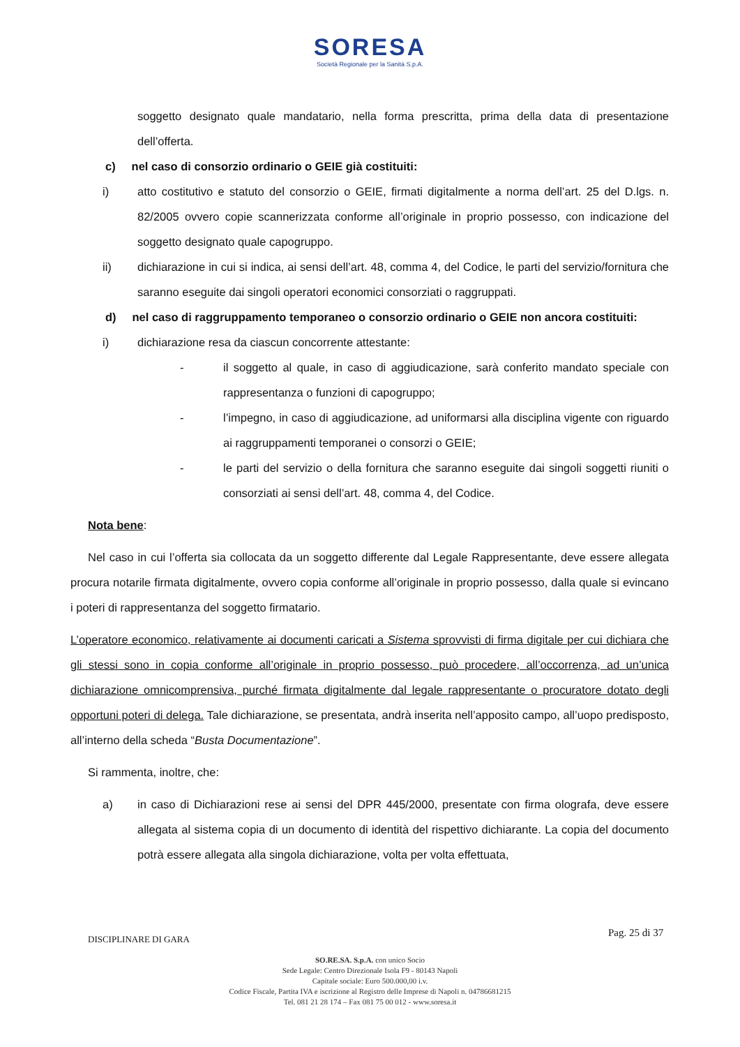SORESA
Società Regionale per la Sanità S.p.A.
soggetto designato quale mandatario, nella forma prescritta, prima della data di presentazione dell’offerta.
c) nel caso di consorzio ordinario o GEIE già costituiti:
i) atto costitutivo e statuto del consorzio o GEIE, firmati digitalmente a norma dell’art. 25 del D.lgs. n. 82/2005 ovvero copie scannerizzata conforme all’originale in proprio possesso, con indicazione del soggetto designato quale capogruppo.
ii) dichiarazione in cui si indica, ai sensi dell’art. 48, comma 4, del Codice, le parti del servizio/fornitura che saranno eseguite dai singoli operatori economici consorziati o raggruppati.
d) nel caso di raggruppamento temporaneo o consorzio ordinario o GEIE non ancora costituiti:
i) dichiarazione resa da ciascun concorrente attestante:
- il soggetto al quale, in caso di aggiudicazione, sarà conferito mandato speciale con rappresentanza o funzioni di capogruppo;
- l’impegno, in caso di aggiudicazione, ad uniformarsi alla disciplina vigente con riguardo ai raggruppamenti temporanei o consorzi o GEIE;
- le parti del servizio o della fornitura che saranno eseguite dai singoli soggetti riuniti o consorziati ai sensi dell’art. 48, comma 4, del Codice.
Nota bene:
Nel caso in cui l’offerta sia collocata da un soggetto differente dal Legale Rappresentante, deve essere allegata procura notarile firmata digitalmente, ovvero copia conforme all’originale in proprio possesso, dalla quale si evincano i poteri di rappresentanza del soggetto firmatario.
L’operatore economico, relativamente ai documenti caricati a Sistema sprovvisti di firma digitale per cui dichiara che gli stessi sono in copia conforme all’originale in proprio possesso, può procedere, all’occorrenza, ad un’unica dichiarazione omnicomprensiva, purché firmata digitalmente dal legale rappresentante o procuratore dotato degli opportuni poteri di delega. Tale dichiarazione, se presentata, andrà inserita nell’apposito campo, all’uopo predisposto, all’interno della scheda “Busta Documentazione”.
Si rammenta, inoltre, che:
a) in caso di Dichiarazioni rese ai sensi del DPR 445/2000, presentate con firma olografa, deve essere allegata al sistema copia di un documento di identità del rispettivo dichiarante. La copia del documento potrà essere allegata alla singola dichiarazione, volta per volta effettuata,
DISCIPLINARE DI GARA Pag. 25 di 37
SO.RE.SA. S.p.A. con unico Socio
Sede Legale: Centro Direzionale Isola F9 - 80143 Napoli
Capitale sociale: Euro 500.000,00 i.v.
Codice Fiscale, Partita IVA e iscrizione al Registro delle Imprese di Napoli n. 04786681215
Tel. 081 21 28 174 – Fax 081 75 00 012 - www.soresa.it